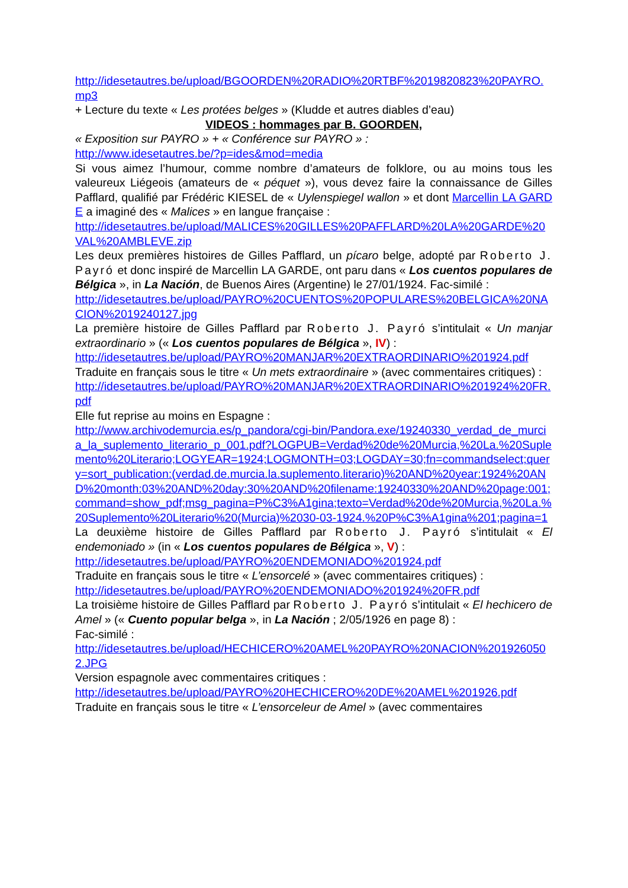http://idesetautres.be/upload/BGOORDEN%20RADIO%20RTBF%2019820823%20PAYRO.mp3
+ Lecture du texte « Les protées belges » (Kludde et autres diables d’eau)
VIDEOS : hommages par B. GOORDEN,
« Exposition sur PAYRO » + « Conférence sur PAYRO » :
http://www.idesetautres.be/?p=ides&mod=media
Si vous aimez l’humour, comme nombre d’amateurs de folklore, ou au moins tous les valeureux Liégeois (amateurs de « péquet »), vous devez faire la connaissance de Gilles Pafflard, qualifié par Frédéric KIESEL de « Uylenspiegel wallon » et dont Marcellin LA GARDE a imaginé des « Malices » en langue française :
http://idesetautres.be/upload/MALICES%20GILLES%20PAFFLARD%20LA%20GARDE%20VAL%20AMBLEVE.zip
Les deux premières histoires de Gilles Pafflard, un pícaro belge, adopté par Roberto J. Payró et donc inspiré de Marcellin LA GARDE, ont paru dans « Los cuentos populares de Bélgica », in La Nación, de Buenos Aires (Argentine) le 27/01/1924. Fac-similé :
http://idesetautres.be/upload/PAYRO%20CUENTOS%20POPULARES%20BELGICA%20NACION%2019240127.jpg
La première histoire de Gilles Pafflard par Roberto J. Payró s’intitulait « Un manjar extraordinario » (« Los cuentos populares de Bélgica », IV) :
http://idesetautres.be/upload/PAYRO%20MANJAR%20EXTRAORDINARIO%201924.pdf
Traduite en français sous le titre « Un mets extraordinaire » (avec commentaires critiques) :
http://idesetautres.be/upload/PAYRO%20MANJAR%20EXTRAORDINARIO%201924%20FR.pdf
Elle fut reprise au moins en Espagne :
http://www.archivodemurcia.es/p_pandora/cgi-bin/Pandora.exe/19240330_verdad_de_murcia_la_suplemento_literario_p_001.pdf?LOGPUB=Verdad%20de%20Murcia,%20La.%20Suplemento%20Literario;LOGYEAR=1924;LOGMONTH=03;LOGDAY=30;fn=commandselect;query=sort_publication:(verdad.de.murcia.la.suplemento.literario)%20AND%20year:1924%20AND%20month:03%20AND%20day:30%20AND%20filename:19240330%20AND%20page:001;command=show_pdf;msg_pagina=P%C3%A1gina;texto=Verdad%20de%20Murcia,%20La.%20Suplemento%20Literario%20(Murcia)%2030-03-1924.%20P%C3%A1gina%201;pagina=1
La deuxième histoire de Gilles Pafflard par Roberto J. Payró s’intitulait « El endemoniado » (in « Los cuentos populares de Bélgica », V) :
http://idesetautres.be/upload/PAYRO%20ENDEMONIADO%201924.pdf
Traduite en français sous le titre « L’ensorcelé » (avec commentaires critiques) :
http://idesetautres.be/upload/PAYRO%20ENDEMONIADO%201924%20FR.pdf
La troisième histoire de Gilles Pafflard par Roberto J. Payró s’intitulait « El hechicero de Amel » (« Cuento popular belga », in La Nación ; 2/05/1926 en page 8) :
Fac-similé :
http://idesetautres.be/upload/HECHICERO%20AMEL%20PAYRO%20NACION%2019260502.JPG
Version espagnole avec commentaires critiques :
http://idesetautres.be/upload/PAYRO%20HECHICERO%20DE%20AMEL%201926.pdf
Traduite en français sous le titre « L’ensorceleur de Amel » (avec commentaires